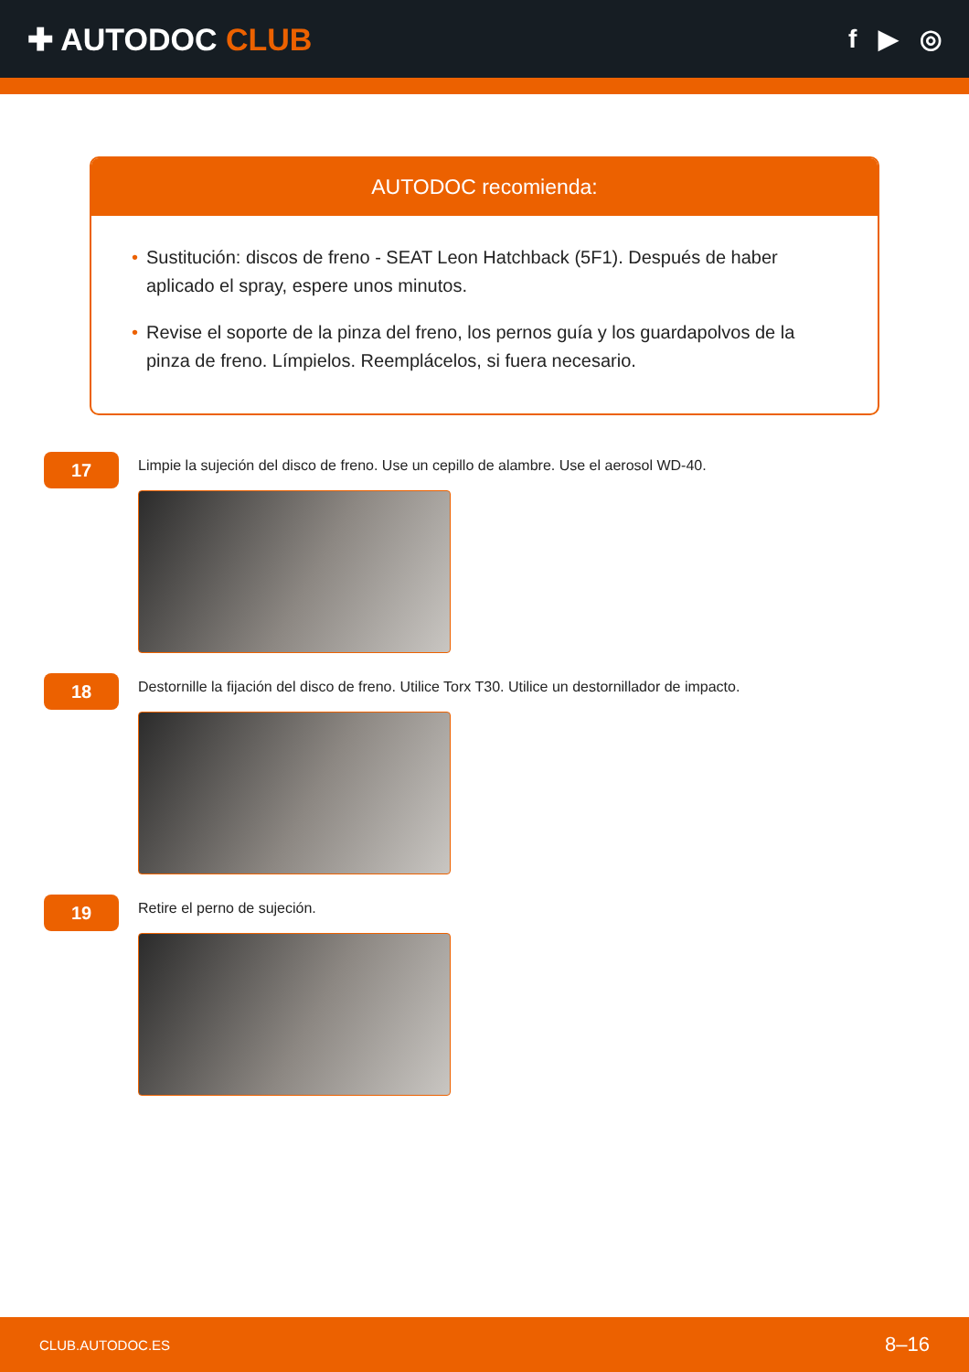✚ AUTODOC CLUB
f ▶ ◎
AUTODOC recomienda:
• Sustitución: discos de freno - SEAT Leon Hatchback (5F1). Después de haber aplicado el spray, espere unos minutos.
• Revise el soporte de la pinza del freno, los pernos guía y los guardapolvos de la pinza de freno. Límpielos. Reemplácelos, si fuera necesario.
17
Limpie la sujeción del disco de freno. Use un cepillo de alambre. Use el aerosol WD-40.
18
Destornille la fijación del disco de freno. Utilice Torx T30. Utilice un destornillador de impacto.
19
Retire el perno de sujeción.
CLUB.AUTODOC.ES 8–16